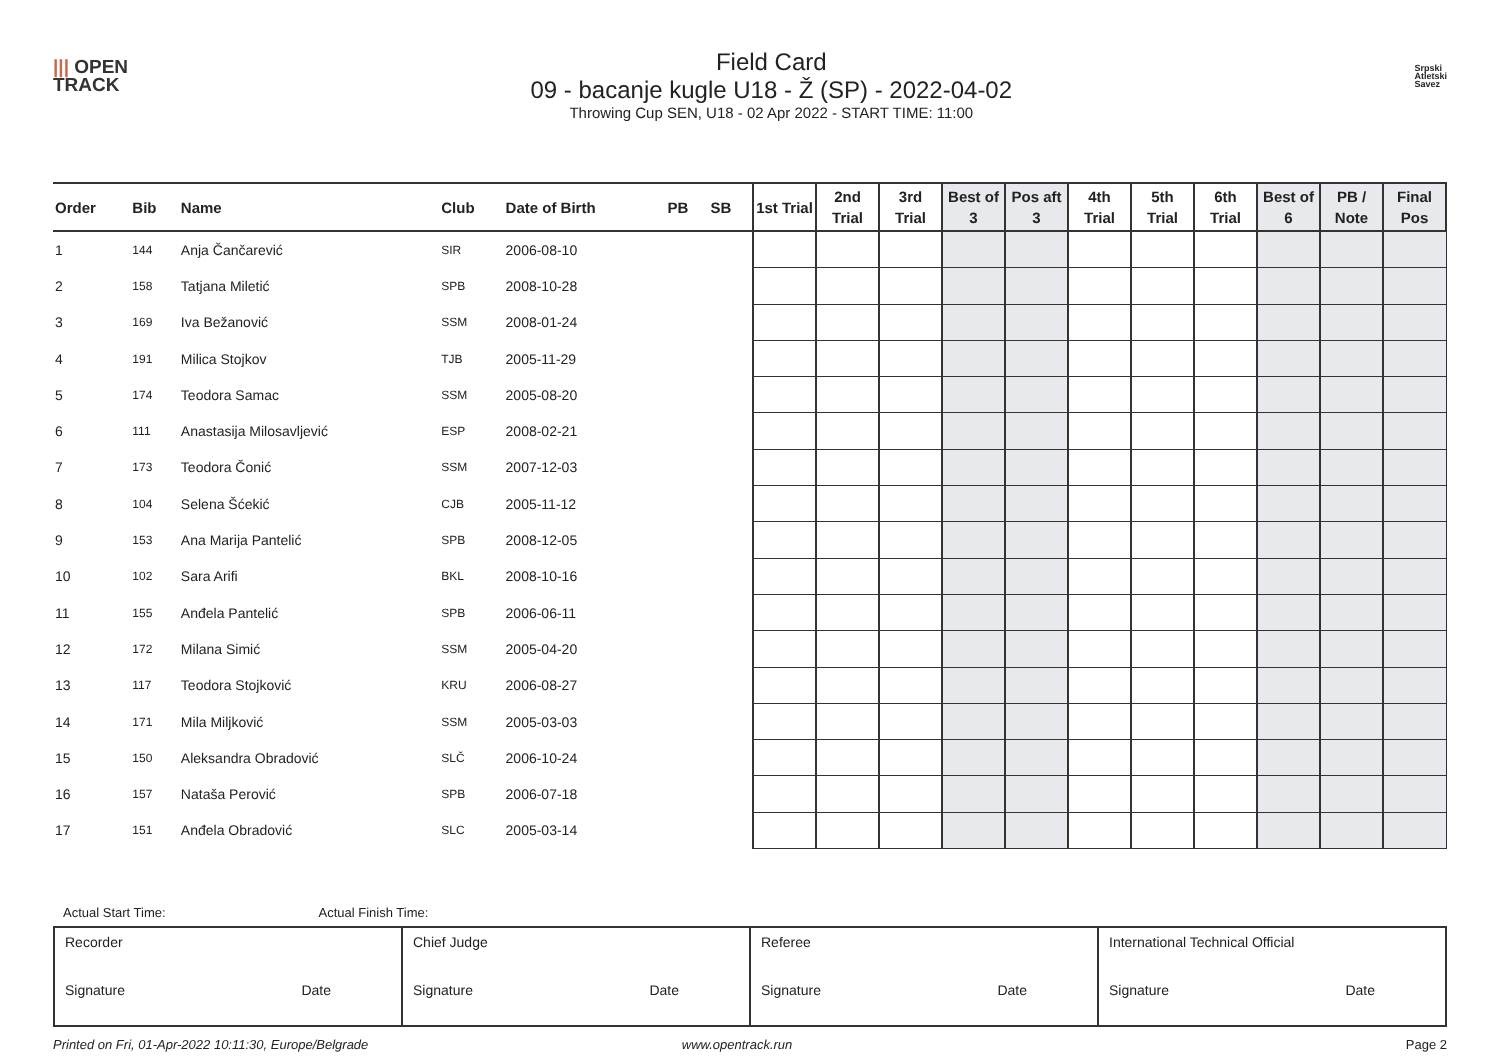||| OPEN
TRACK
Field Card
09 - bacanje kugle U18 - Ž (SP) - 2022-04-02
Throwing Cup SEN, U18 - 02 Apr 2022 - START TIME: 11:00
Srpski
Atletski
Savez
| Order | Bib | Name | Club | Date of Birth | PB | SB | 1st Trial | 2nd Trial | 3rd Trial | Best of 3 | Pos aft 3 | 4th Trial | 5th Trial | 6th Trial | Best of 6 | PB / Note | Final Pos |
| --- | --- | --- | --- | --- | --- | --- | --- | --- | --- | --- | --- | --- | --- | --- | --- | --- | --- |
| 1 | 144 | Anja Čančarević | SIR | 2006-08-10 | | | | | | | | | | | | | |
| 2 | 158 | Tatjana Miletić | SPB | 2008-10-28 | | | | | | | | | | | | | |
| 3 | 169 | Iva Bežanović | SSM | 2008-01-24 | | | | | | | | | | | | | |
| 4 | 191 | Milica Stojkov | TJB | 2005-11-29 | | | | | | | | | | | | | |
| 5 | 174 | Teodora Samac | SSM | 2005-08-20 | | | | | | | | | | | | | |
| 6 | 111 | Anastasija Milosavljević | ESP | 2008-02-21 | | | | | | | | | | | | | |
| 7 | 173 | Teodora Čonić | SSM | 2007-12-03 | | | | | | | | | | | | | |
| 8 | 104 | Selena Šćekić | CJB | 2005-11-12 | | | | | | | | | | | | | |
| 9 | 153 | Ana Marija Pantelić | SPB | 2008-12-05 | | | | | | | | | | | | | |
| 10 | 102 | Sara Arifi | BKL | 2008-10-16 | | | | | | | | | | | | | |
| 11 | 155 | Anđela Pantelić | SPB | 2006-06-11 | | | | | | | | | | | | | |
| 12 | 172 | Milana Simić | SSM | 2005-04-20 | | | | | | | | | | | | | |
| 13 | 117 | Teodora Stojković | KRU | 2006-08-27 | | | | | | | | | | | | | |
| 14 | 171 | Mila Miljković | SSM | 2005-03-03 | | | | | | | | | | | | | |
| 15 | 150 | Aleksandra Obradović | SLČ | 2006-10-24 | | | | | | | | | | | | | |
| 16 | 157 | Nataša Perović | SPB | 2006-07-18 | | | | | | | | | | | | | |
| 17 | 151 | Anđela Obradović | SLC | 2005-03-14 | | | | | | | | | | | | | |
Actual Start Time: Actual Finish Time:
| Recorder Signature Date | Chief Judge Signature Date | Referee Signature Date | International Technical Official Signature Date |
Printed on Fri, 01-Apr-2022 10:11:30, Europe/Belgrade www.opentrack.run Page 2